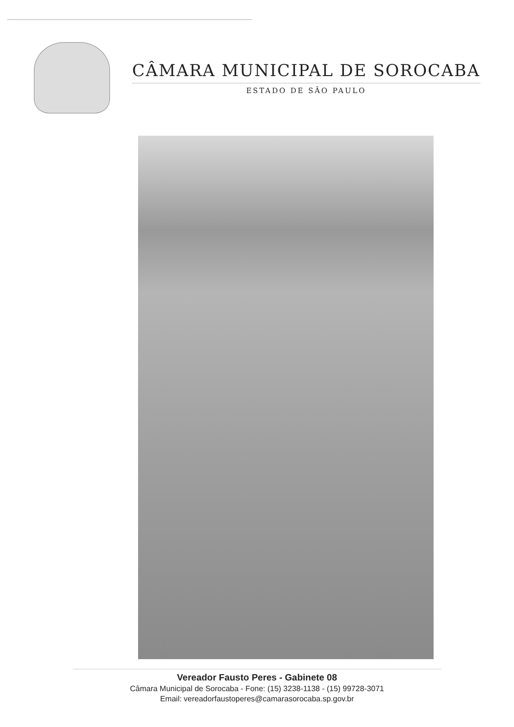CÂMARA MUNICIPAL DE SOROCABA
ESTADO DE SÃO PAULO
Vereador Fausto Peres - Gabinete 08
Câmara Municipal de Sorocaba - Fone: (15) 3238-1138 - (15) 99728-3071
Email: vereadorfaustoperes@camarasorocaba.sp.gov.br